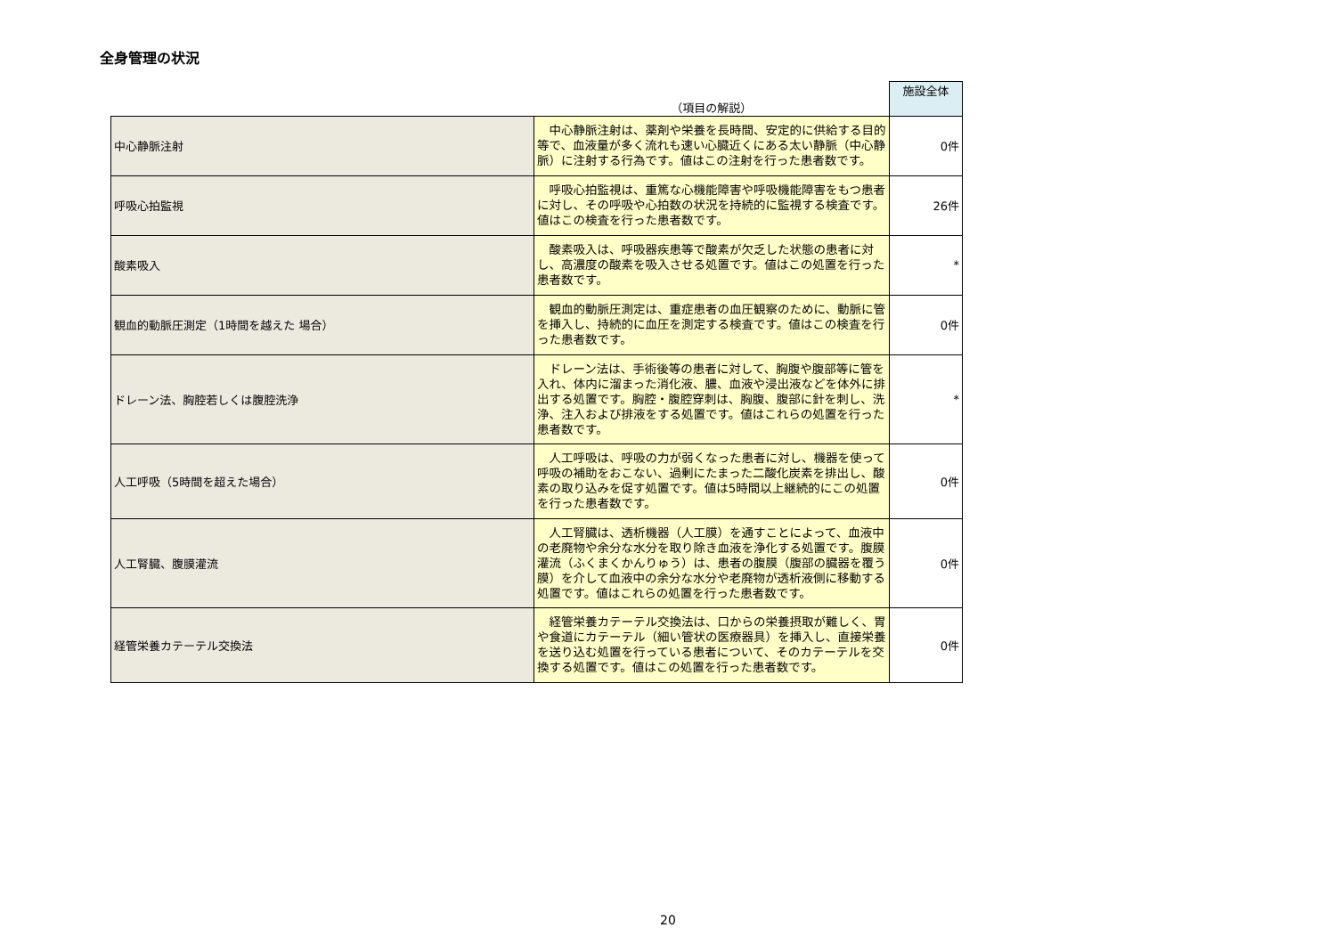全身管理の状況
| | （項目の解説） | 施設全体 |
| --- | --- | --- |
| 中心静脈注射 | 中心静脈注射は、薬剤や栄養を長時間、安定的に供給する目的等で、血液量が多く流れも速い心臓近くにある太い静脈（中心静脈）に注射する行為です。値はこの注射を行った患者数です。 | 0件 |
| 呼吸心拍監視 | 呼吸心拍監視は、重篤な心機能障害や呼吸機能障害をもつ患者に対し、その呼吸や心拍数の状況を持続的に監視する検査です。値はこの検査を行った患者数です。 | 26件 |
| 酸素吸入 | 酸素吸入は、呼吸器疾患等で酸素が欠乏した状態の患者に対し、高濃度の酸素を吸入させる処置です。値はこの処置を行った患者数です。 | * |
| 観血的動脈圧測定（1時間を越えた 場合） | 観血的動脈圧測定は、重症患者の血圧観察のために、動脈に管を挿入し、持続的に血圧を測定する検査です。値はこの検査を行った患者数です。 | 0件 |
| ドレーン法、胸腔若しくは腹腔洗浄 | ドレーン法は、手術後等の患者に対して、胸腹や腹部等に管を入れ、体内に溜まった消化液、膿、血液や浸出液などを体外に排出する処置です。胸腔・腹腔穿刺は、胸腹、腹部に針を刺し、洗浄、注入および排液をする処置です。値はこれらの処置を行った患者数です。 | * |
| 人工呼吸（5時間を超えた場合） | 人工呼吸は、呼吸の力が弱くなった患者に対し、機器を使って呼吸の補助をおこない、過剰にたまった二酸化炭素を排出し、酸素の取り込みを促す処置です。値は5時間以上継続的にこの処置を行った患者数です。 | 0件 |
| 人工腎臓、腹膜灌流 | 人工腎臓は、透析機器（人工膜）を通すことによって、血液中の老廃物や余分な水分を取り除き血液を浄化する処置です。腹膜灌流（ふくまくかんりゅう）は、患者の腹膜（腹部の臓器を覆う膜）を介して血液中の余分な水分や老廃物が透析液側に移動する処置です。値はこれらの処置を行った患者数です。 | 0件 |
| 経管栄養カテーテル交換法 | 経管栄養カテーテル交換法は、口からの栄養摂取が難しく、胃や食道にカテーテル（細い管状の医療器具）を挿入し、直接栄養を送り込む処置を行っている患者について、そのカテーテルを交換する処置です。値はこの処置を行った患者数です。 | 0件 |
20